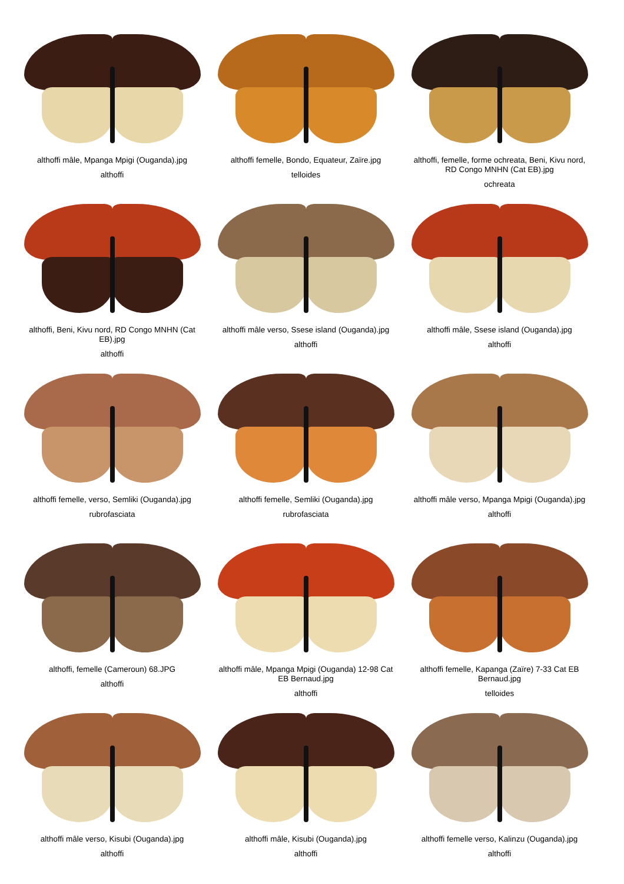althoffi mâle, Mpanga Mpigi (Ouganda).jpg
althoffi
althoffi femelle, Bondo, Equateur, Zaïre.jpg
telloides
althoffi, femelle, forme ochreata, Beni, Kivu nord, RD Congo MNHN (Cat EB).jpg
ochreata
althoffi, Beni, Kivu nord, RD Congo MNHN (Cat EB).jpg
althoffi
althoffi mâle verso, Ssese island (Ouganda).jpg
althoffi
althoffi mâle, Ssese island (Ouganda).jpg
althoffi
althoffi femelle, verso, Semliki (Ouganda).jpg
rubrofasciata
althoffi femelle, Semliki (Ouganda).jpg
rubrofasciata
althoffi mâle verso, Mpanga Mpigi (Ouganda).jpg
althoffi
althoffi, femelle (Cameroun) 68.JPG
althoffi
althoffi mâle, Mpanga Mpigi (Ouganda) 12-98 Cat EB Bernaud.jpg
althoffi
althoffi femelle, Kapanga (Zaïre) 7-33 Cat EB Bernaud.jpg
telloides
althoffi mâle verso, Kisubi (Ouganda).jpg
althoffi
althoffi mâle, Kisubi (Ouganda).jpg
althoffi
althoffi femelle verso, Kalinzu (Ouganda).jpg
althoffi